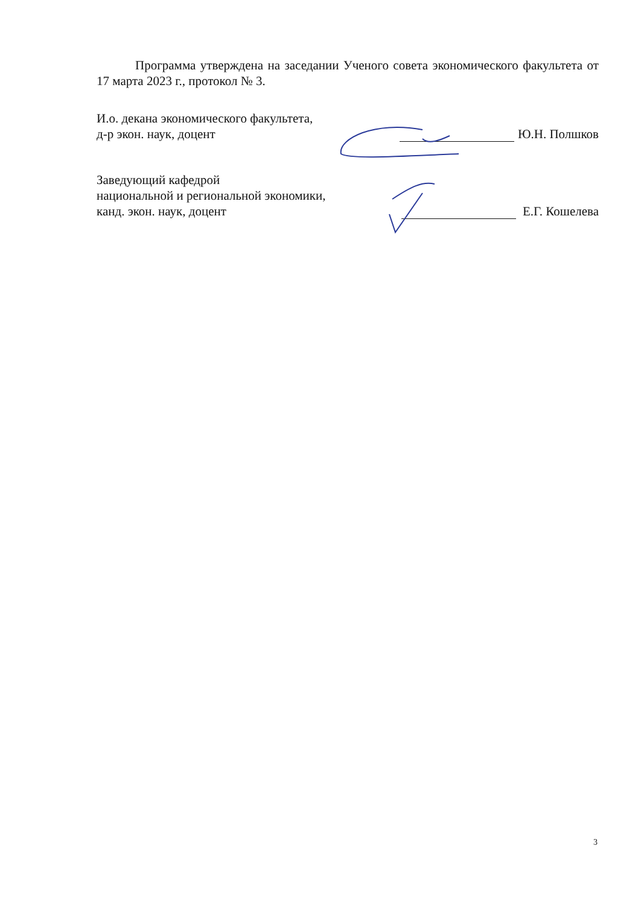Программа утверждена на заседании Ученого совета экономического факультета от 17 марта 2023 г., протокол № 3.
И.о. декана экономического факультета,
д-р экон. наук, доцент
Ю.Н. Полшков
Заведующий кафедрой
национальной и региональной экономики,
канд. экон. наук, доцент
Е.Г. Кошелева
3